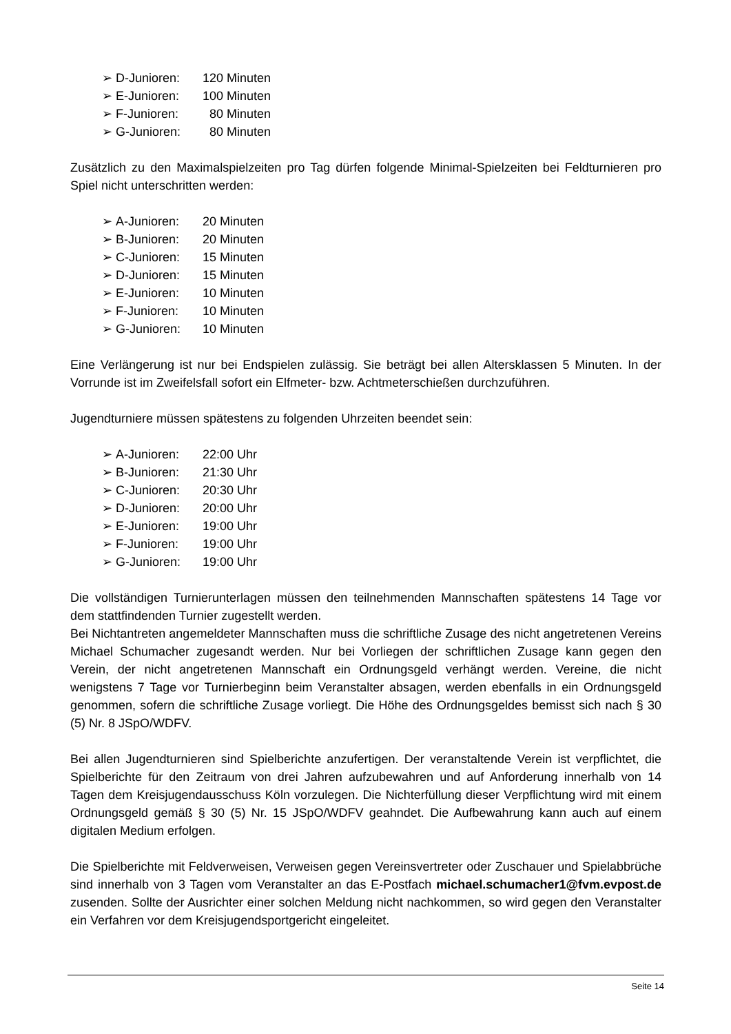➢ D-Junioren: 120 Minuten
➢ E-Junioren: 100 Minuten
➢ F-Junioren: 80 Minuten
➢ G-Junioren: 80 Minuten
Zusätzlich zu den Maximalspielzeiten pro Tag dürfen folgende Minimal-Spielzeiten bei Feldturnieren pro Spiel nicht unterschritten werden:
➢ A-Junioren: 20 Minuten
➢ B-Junioren: 20 Minuten
➢ C-Junioren: 15 Minuten
➢ D-Junioren: 15 Minuten
➢ E-Junioren: 10 Minuten
➢ F-Junioren: 10 Minuten
➢ G-Junioren: 10 Minuten
Eine Verlängerung ist nur bei Endspielen zulässig. Sie beträgt bei allen Altersklassen 5 Minuten. In der Vorrunde ist im Zweifelsfall sofort ein Elfmeter- bzw. Achtmeterschießen durchzuführen.
Jugendturniere müssen spätestens zu folgenden Uhrzeiten beendet sein:
➢ A-Junioren: 22:00 Uhr
➢ B-Junioren: 21:30 Uhr
➢ C-Junioren: 20:30 Uhr
➢ D-Junioren: 20:00 Uhr
➢ E-Junioren: 19:00 Uhr
➢ F-Junioren: 19:00 Uhr
➢ G-Junioren: 19:00 Uhr
Die vollständigen Turnierunterlagen müssen den teilnehmenden Mannschaften spätestens 14 Tage vor dem stattfindenden Turnier zugestellt werden.
Bei Nichtantreten angemeldeter Mannschaften muss die schriftliche Zusage des nicht angetretenen Vereins Michael Schumacher zugesandt werden. Nur bei Vorliegen der schriftlichen Zusage kann gegen den Verein, der nicht angetretenen Mannschaft ein Ordnungsgeld verhängt werden. Vereine, die nicht wenigstens 7 Tage vor Turnierbeginn beim Veranstalter absagen, werden ebenfalls in ein Ordnungsgeld genommen, sofern die schriftliche Zusage vorliegt. Die Höhe des Ordnungsgeldes bemisst sich nach § 30 (5) Nr. 8 JSpO/WDFV.
Bei allen Jugendturnieren sind Spielberichte anzufertigen. Der veranstaltende Verein ist verpflichtet, die Spielberichte für den Zeitraum von drei Jahren aufzubewahren und auf Anforderung innerhalb von 14 Tagen dem Kreisjugendausschuss Köln vorzulegen. Die Nichterfüllung dieser Verpflichtung wird mit einem Ordnungsgeld gemäß § 30 (5) Nr. 15 JSpO/WDFV geahndet. Die Aufbewahrung kann auch auf einem digitalen Medium erfolgen.
Die Spielberichte mit Feldverweisen, Verweisen gegen Vereinsvertreter oder Zuschauer und Spielabbrüche sind innerhalb von 3 Tagen vom Veranstalter an das E-Postfach michael.schumacher1@fvm.evpost.de zusenden. Sollte der Ausrichter einer solchen Meldung nicht nachkommen, so wird gegen den Veranstalter ein Verfahren vor dem Kreisjugendsportgericht eingeleitet.
Seite 14